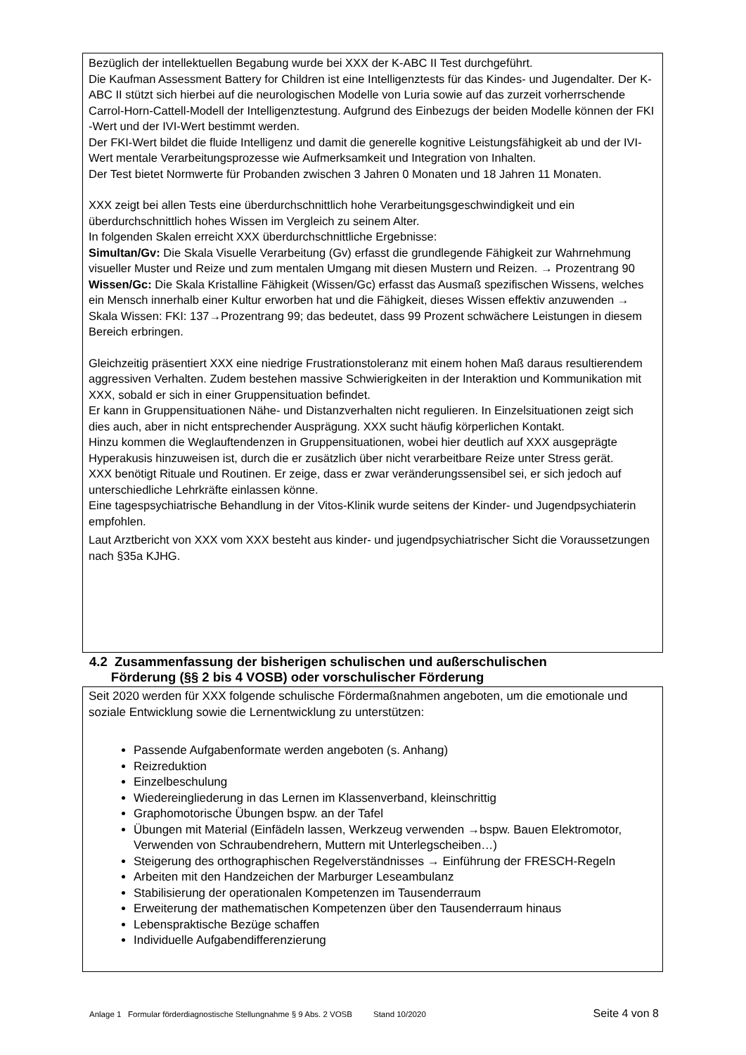Bezüglich der intellektuellen Begabung wurde bei XXX der K-ABC II Test durchgeführt.
Die Kaufman Assessment Battery for Children ist eine Intelligenztests für das Kindes- und Jugendalter. Der K-ABC II stützt sich hierbei auf die neurologischen Modelle von Luria sowie auf das zurzeit vorherrschende Carrol-Horn-Cattell-Modell der Intelligenztestung. Aufgrund des Einbezugs der beiden Modelle können der FKI -Wert und der IVI-Wert bestimmt werden.
Der FKI-Wert bildet die fluide Intelligenz und damit die generelle kognitive Leistungsfähigkeit ab und der IVI-Wert mentale Verarbeitungsprozesse wie Aufmerksamkeit und Integration von Inhalten.
Der Test bietet Normwerte für Probanden zwischen 3 Jahren 0 Monaten und 18 Jahren 11 Monaten.
XXX zeigt bei allen Tests eine überdurchschnittlich hohe Verarbeitungsgeschwindigkeit und ein überdurchschnittlich hohes Wissen im Vergleich zu seinem Alter.
In folgenden Skalen erreicht XXX überdurchschnittliche Ergebnisse:
Simultan/Gv: Die Skala Visuelle Verarbeitung (Gv) erfasst die grundlegende Fähigkeit zur Wahrnehmung visueller Muster und Reize und zum mentalen Umgang mit diesen Mustern und Reizen. → Prozentrang 90
Wissen/Gc: Die Skala Kristalline Fähigkeit (Wissen/Gc) erfasst das Ausmaß spezifischen Wissens, welches ein Mensch innerhalb einer Kultur erworben hat und die Fähigkeit, dieses Wissen effektiv anzuwenden → Skala Wissen: FKI: 137→Prozentrang 99; das bedeutet, dass 99 Prozent schwächere Leistungen in diesem Bereich erbringen.
Gleichzeitig präsentiert XXX eine niedrige Frustrationstoleranz mit einem hohen Maß daraus resultierendem aggressiven Verhalten. Zudem bestehen massive Schwierigkeiten in der Interaktion und Kommunikation mit XXX, sobald er sich in einer Gruppensituation befindet.
Er kann in Gruppensituationen Nähe- und Distanzverhalten nicht regulieren. In Einzelsituationen zeigt sich dies auch, aber in nicht entsprechender Ausprägung. XXX sucht häufig körperlichen Kontakt.
Hinzu kommen die Weglauftendenzen in Gruppensituationen, wobei hier deutlich auf XXX ausgeprägte Hyperakusis hinzuweisen ist, durch die er zusätzlich über nicht verarbeitbare Reize unter Stress gerät.
XXX benötigt Rituale und Routinen. Er zeige, dass er zwar veränderungssensibel sei, er sich jedoch auf unterschiedliche Lehrkräfte einlassen könne.
Eine tagespsychiatrische Behandlung in der Vitos-Klinik wurde seitens der Kinder- und Jugendpsychiaterin empfohlen.
Laut Arztbericht von XXX vom XXX besteht aus kinder- und jugendpsychiatrischer Sicht die Voraussetzungen nach §35a KJHG.
4.2 Zusammenfassung der bisherigen schulischen und außerschulischen
Förderung (§§ 2 bis 4 VOSB) oder vorschulischer Förderung
Seit 2020 werden für XXX folgende schulische Fördermaßnahmen angeboten, um die emotionale und soziale Entwicklung sowie die Lernentwicklung zu unterstützen:
Passende Aufgabenformate werden angeboten (s. Anhang)
Reizreduktion
Einzelbeschulung
Wiedereingliederung in das Lernen im Klassenverband, kleinschrittig
Graphomotorische Übungen bspw. an der Tafel
Übungen mit Material (Einfädeln lassen, Werkzeug verwenden →bspw. Bauen Elektromotor, Verwenden von Schraubendrehern, Muttern mit Unterlegscheiben…)
Steigerung des orthographischen Regelverständnisses → Einführung der FRESCH-Regeln
Arbeiten mit den Handzeichen der Marburger Leseambulanz
Stabilisierung der operationalen Kompetenzen im Tausenderraum
Erweiterung der mathematischen Kompetenzen über den Tausenderraum hinaus
Lebenspraktische Bezüge schaffen
Individuelle Aufgabendifferenzierung
Anlage 1 Formular förderdiagnostische Stellungnahme § 9 Abs. 2 VOSB Stand 10/2020 Seite 4 von 8